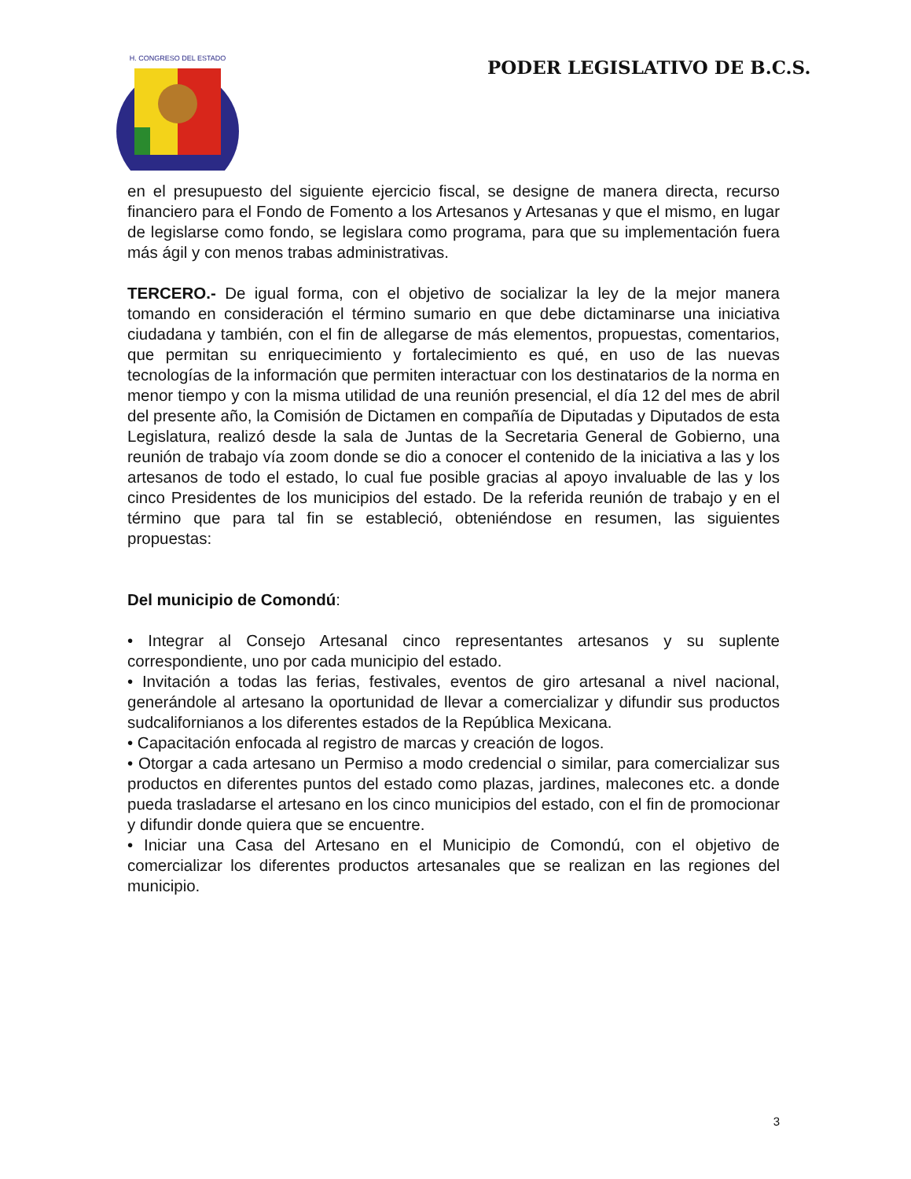H. CONGRESO DEL ESTADO
PODER LEGISLATIVO DE B.C.S.
en el presupuesto del siguiente ejercicio fiscal, se designe de manera directa, recurso financiero para el Fondo de Fomento a los Artesanos y Artesanas y que el mismo, en lugar de legislarse como fondo, se legislara como programa, para que su implementación fuera más ágil y con menos trabas administrativas.
TERCERO.- De igual forma, con el objetivo de socializar la ley de la mejor manera tomando en consideración el término sumario en que debe dictaminarse una iniciativa ciudadana y también, con el fin de allegarse de más elementos, propuestas, comentarios, que permitan su enriquecimiento y fortalecimiento es qué, en uso de las nuevas tecnologías de la información que permiten interactuar con los destinatarios de la norma en menor tiempo y con la misma utilidad de una reunión presencial, el día 12 del mes de abril del presente año, la Comisión de Dictamen en compañía de Diputadas y Diputados de esta Legislatura, realizó desde la sala de Juntas de la Secretaria General de Gobierno, una reunión de trabajo vía zoom donde se dio a conocer el contenido de la iniciativa a las y los artesanos de todo el estado, lo cual fue posible gracias al apoyo invaluable de las y los cinco Presidentes de los municipios del estado. De la referida reunión de trabajo y en el término que para tal fin se estableció, obteniéndose en resumen, las siguientes propuestas:
Del municipio de Comondú:
• Integrar al Consejo Artesanal cinco representantes artesanos y su suplente correspondiente, uno por cada municipio del estado.
• Invitación a todas las ferias, festivales, eventos de giro artesanal a nivel nacional, generándole al artesano la oportunidad de llevar a comercializar y difundir sus productos sudcalifornianos a los diferentes estados de la República Mexicana.
• Capacitación enfocada al registro de marcas y creación de logos.
• Otorgar a cada artesano un Permiso a modo credencial o similar, para comercializar sus productos en diferentes puntos del estado como plazas, jardines, malecones etc. a donde pueda trasladarse el artesano en los cinco municipios del estado, con el fin de promocionar y difundir donde quiera que se encuentre.
• Iniciar una Casa del Artesano en el Municipio de Comondú, con el objetivo de comercializar los diferentes productos artesanales que se realizan en las regiones del municipio.
3